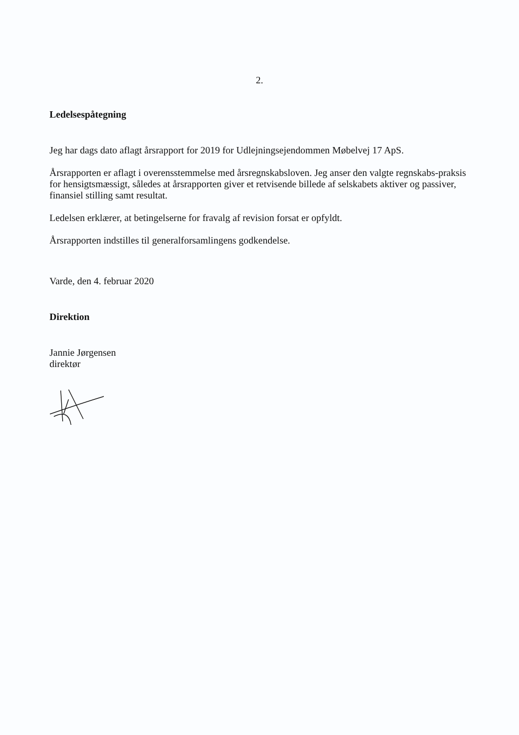2.
Ledelsespåtegning
Jeg har dags dato aflagt årsrapport for 2019 for Udlejningsejendommen Møbelvej 17 ApS.
Årsrapporten er aflagt i overensstemmelse med årsregnskabsloven. Jeg anser den valgte regnskabs-praksis for hensigtsmæssigt, således at årsrapporten giver et retvisende billede af selskabets aktiver og passiver, finansiel stilling samt resultat.
Ledelsen erklærer, at betingelserne for fravalg af revision forsat er opfyldt.
Årsrapporten indstilles til generalforsamlingens godkendelse.
Varde, den 4. februar 2020
Direktion
Jannie Jørgensen
direktør